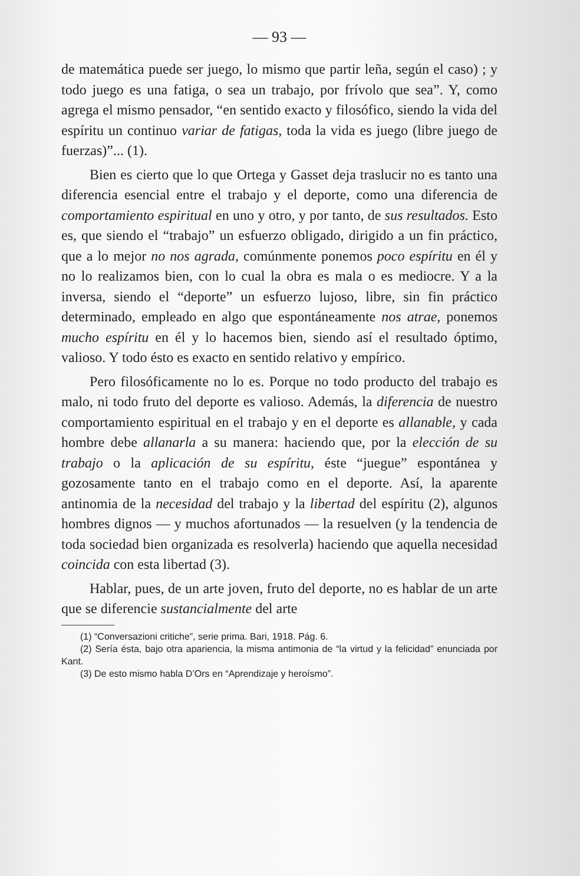— 93 —
de matemática puede ser juego, lo mismo que partir leña, según el caso) ; y todo juego es una fatiga, o sea un trabajo, por frívolo que sea”. Y, como agrega el mismo pensador, “en sentido exacto y filosófico, siendo la vida del espíritu un continuo variar de fatigas, toda la vida es juego (libre juego de fuerzas)”... (1).
Bien es cierto que lo que Ortega y Gasset deja traslucir no es tanto una diferencia esencial entre el trabajo y el deporte, como una diferencia de comportamiento espiritual en uno y otro, y por tanto, de sus resultados. Esto es, que siendo el “trabajo” un esfuerzo obligado, dirigido a un fin práctico, que a lo mejor no nos agrada, comúnmente ponemos poco espíritu en él y no lo realizamos bien, con lo cual la obra es mala o es mediocre. Y a la inversa, siendo el “deporte” un esfuerzo lujoso, libre, sin fin práctico determinado, empleado en algo que espontáneamente nos atrae, ponemos mucho espíritu en él y lo hacemos bien, siendo así el resultado óptimo, valioso. Y todo ésto es exacto en sentido relativo y empírico.
Pero filosóficamente no lo es. Porque no todo producto del trabajo es malo, ni todo fruto del deporte es valioso. Además, la diferencia de nuestro comportamiento espiritual en el trabajo y en el deporte es allanable, y cada hombre debe allanarla a su manera: haciendo que, por la elección de su trabajo o la aplicación de su espíritu, éste “juegue” espontánea y gozosamente tanto en el trabajo como en el deporte. Así, la aparente antinomia de la necesidad del trabajo y la libertad del espíritu (2), algunos hombres dignos — y muchos afortunados — la resuelven (y la tendencia de toda sociedad bien organizada es resolverla) haciendo que aquella necesidad coincida con esta libertad (3).
Hablar, pues, de un arte joven, fruto del deporte, no es hablar de un arte que se diferencie sustancialmente del arte
(1) “Conversazioni critiche”, serie prima. Bari, 1918. Pág. 6.
(2) Sería ésta, bajo otra apariencia, la misma antimonia de “la virtud y la felicidad” enunciada por Kant.
(3) De esto mismo habla D’Ors en “Aprendizaje y heroísmo”.